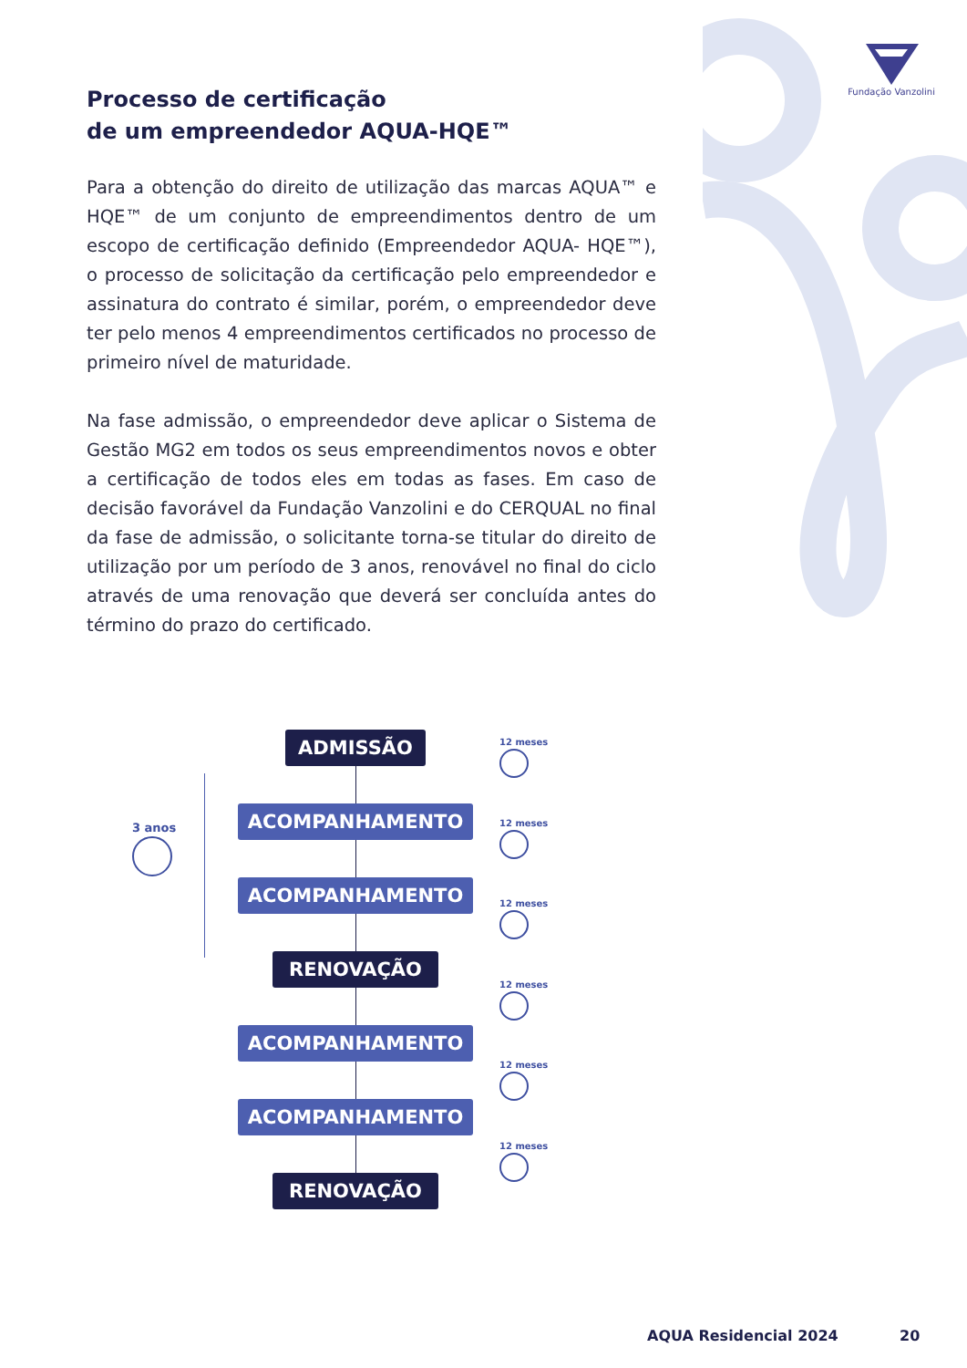Fundação Vanzolini
Processo de certificação
de um empreendedor AQUA-HQE™
Para a obtenção do direito de utilização das marcas AQUA™ e HQE™ de um conjunto de empreendimentos dentro de um escopo de certificação definido (Empreendedor AQUA- HQE™), o processo de solicitação da certificação pelo empreendedor e assinatura do contrato é similar, porém, o empreendedor deve ter pelo menos 4 empreendimentos certificados no processo de primeiro nível de maturidade.
Na fase admissão, o empreendedor deve aplicar o Sistema de Gestão MG2 em todos os seus empreendimentos novos e obter a certificação de todos eles em todas as fases. Em caso de decisão favorável da Fundação Vanzolini e do CERQUAL no final da fase de admissão, o solicitante torna-se titular do direito de utilização por um período de 3 anos, renovável no final do ciclo através de uma renovação que deverá ser concluída antes do término do prazo do certificado.
3 anos
ADMISSÃO
ACOMPANHAMENTO
ACOMPANHAMENTO
RENOVAÇÃO
ACOMPANHAMENTO
ACOMPANHAMENTO
RENOVAÇÃO
12 meses
12 meses
12 meses
12 meses
12 meses
12 meses
AQUA Residencial 2024 20